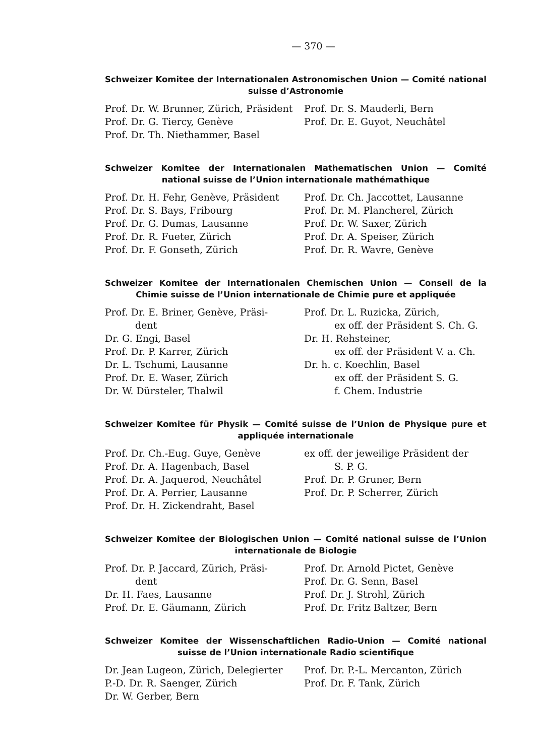— 370 —
Schweizer Komitee der Internationalen Astronomischen Union — Comité national suisse d’Astronomie
Prof. Dr. W. Brunner, Zürich, Präsident
Prof. Dr. G. Tiercy, Genève
Prof. Dr. Th. Niethammer, Basel
Prof. Dr. S. Mauderli, Bern
Prof. Dr. E. Guyot, Neuchâtel
Schweizer Komitee der Internationalen Mathematischen Union — Comité national suisse de l’Union internationale mathémathique
Prof. Dr. H. Fehr, Genève, Präsident
Prof. Dr. S. Bays, Fribourg
Prof. Dr. G. Dumas, Lausanne
Prof. Dr. R. Fueter, Zürich
Prof. Dr. F. Gonseth, Zürich
Prof. Dr. Ch. Jaccottet, Lausanne
Prof. Dr. M. Plancherel, Zürich
Prof. Dr. W. Saxer, Zürich
Prof. Dr. A. Speiser, Zürich
Prof. Dr. R. Wavre, Genève
Schweizer Komitee der Internationalen Chemischen Union — Conseil de la Chimie suisse de l’Union internationale de Chimie pure et appliquée
Prof. Dr. E. Briner, Genève, Präsi-
dent
Dr. G. Engi, Basel
Prof. Dr. P. Karrer, Zürich
Dr. L. Tschumi, Lausanne
Prof. Dr. E. Waser, Zürich
Dr. W. Dürsteler, Thalwil
Prof. Dr. L. Ruzicka, Zürich,
ex off. der Präsident S. Ch. G.
Dr. H. Rehsteiner,
ex off. der Präsident V. a. Ch.
Dr. h. c. Koechlin, Basel
ex off. der Präsident S. G.
f. Chem. Industrie
Schweizer Komitee für Physik — Comité suisse de l’Union de Physique pure et appliquée internationale
Prof. Dr. Ch.-Eug. Guye, Genève
Prof. Dr. A. Hagenbach, Basel
Prof. Dr. A. Jaquerod, Neuchâtel
Prof. Dr. A. Perrier, Lausanne
Prof. Dr. H. Zickendraht, Basel
ex off. der jeweilige Präsident der
S. P. G.
Prof. Dr. P. Gruner, Bern
Prof. Dr. P. Scherrer, Zürich
Schweizer Komitee der Biologischen Union — Comité national suisse de l’Union internationale de Biologie
Prof. Dr. P. Jaccard, Zürich, Präsi-
dent
Dr. H. Faes, Lausanne
Prof. Dr. E. Gäumann, Zürich
Prof. Dr. Arnold Pictet, Genève
Prof. Dr. G. Senn, Basel
Prof. Dr. J. Strohl, Zürich
Prof. Dr. Fritz Baltzer, Bern
Schweizer Komitee der Wissenschaftlichen Radio-Union — Comité national suisse de l’Union internationale Radio scientifique
Dr. Jean Lugeon, Zürich, Delegierter
P.-D. Dr. R. Saenger, Zürich
Dr. W. Gerber, Bern
Prof. Dr. P.-L. Mercanton, Zürich
Prof. Dr. F. Tank, Zürich